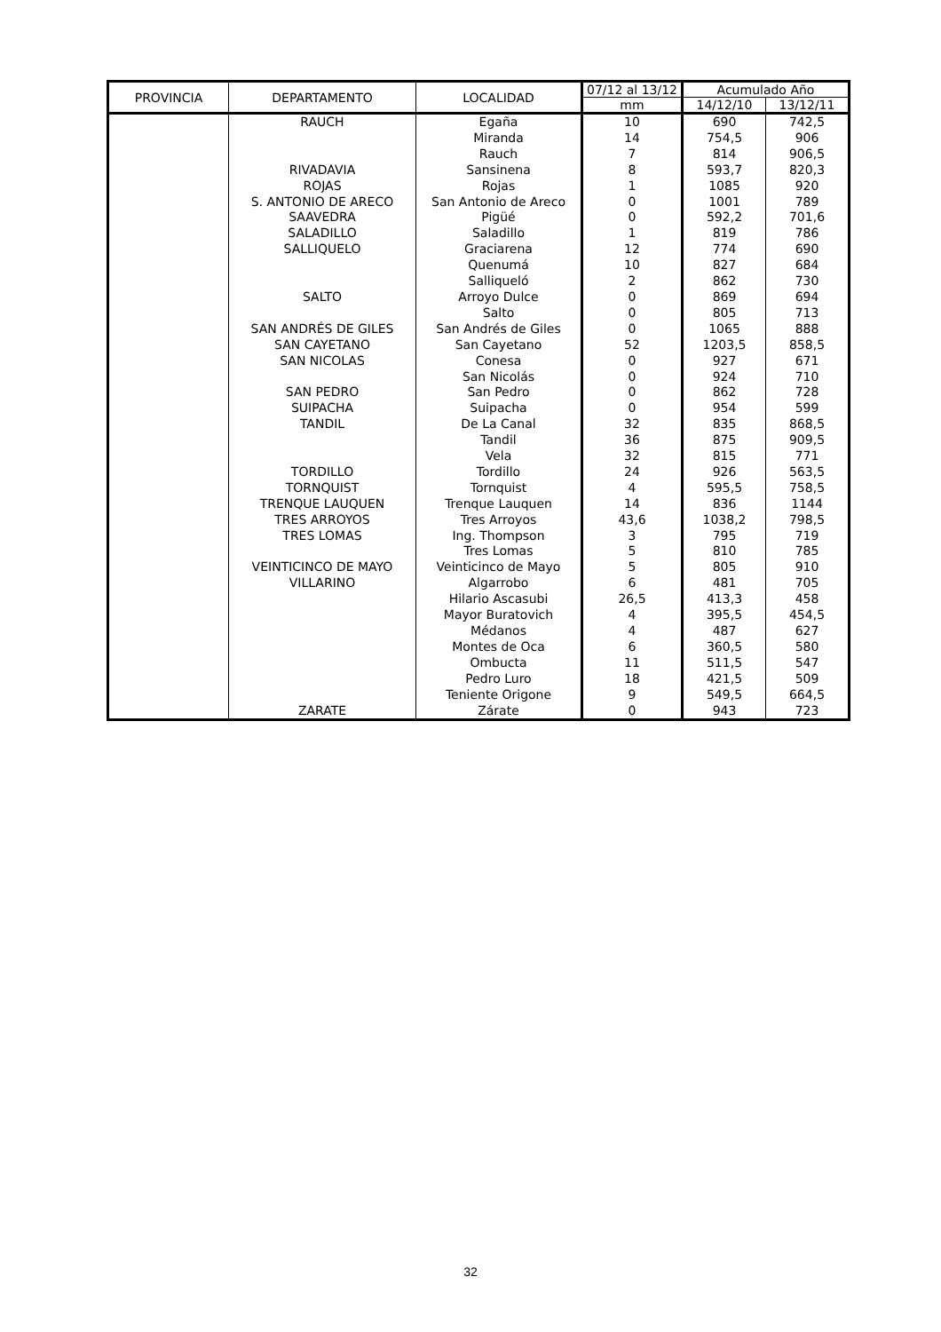| PROVINCIA | DEPARTAMENTO | LOCALIDAD | 07/12 al 13/12 | Acumulado Año | |
| --- | --- | --- | --- | --- | --- |
| | | | mm | 14/12/10 | 13/12/11 |
| | RAUCH | Egaña | 10 | 690 | 742,5 |
| | | Miranda | 14 | 754,5 | 906 |
| | | Rauch | 7 | 814 | 906,5 |
| | RIVADAVIA | Sansinena | 8 | 593,7 | 820,3 |
| | ROJAS | Rojas | 1 | 1085 | 920 |
| | S. ANTONIO DE ARECO | San Antonio de Areco | 0 | 1001 | 789 |
| | SAAVEDRA | Pigüé | 0 | 592,2 | 701,6 |
| | SALADILLO | Saladillo | 1 | 819 | 786 |
| | SALLIQUELO | Graciarena | 12 | 774 | 690 |
| | | Quenumá | 10 | 827 | 684 |
| | | Salliqueló | 2 | 862 | 730 |
| | SALTO | Arroyo Dulce | 0 | 869 | 694 |
| | | Salto | 0 | 805 | 713 |
| | SAN ANDRÉS DE GILES | San Andrés de Giles | 0 | 1065 | 888 |
| | SAN CAYETANO | San Cayetano | 52 | 1203,5 | 858,5 |
| | SAN NICOLAS | Conesa | 0 | 927 | 671 |
| | | San Nicolás | 0 | 924 | 710 |
| | SAN PEDRO | San Pedro | 0 | 862 | 728 |
| | SUIPACHA | Suipacha | 0 | 954 | 599 |
| | TANDIL | De La Canal | 32 | 835 | 868,5 |
| | | Tandil | 36 | 875 | 909,5 |
| | | Vela | 32 | 815 | 771 |
| | TORDILLO | Tordillo | 24 | 926 | 563,5 |
| | TORNQUIST | Tornquist | 4 | 595,5 | 758,5 |
| | TRENQUE LAUQUEN | Trenque Lauquen | 14 | 836 | 1144 |
| | TRES ARROYOS | Tres Arroyos | 43,6 | 1038,2 | 798,5 |
| | TRES LOMAS | Ing. Thompson | 3 | 795 | 719 |
| | | Tres Lomas | 5 | 810 | 785 |
| | VEINTICINCO DE MAYO | Veinticinco de Mayo | 5 | 805 | 910 |
| | VILLARINO | Algarrobo | 6 | 481 | 705 |
| | | Hilario Ascasubi | 26,5 | 413,3 | 458 |
| | | Mayor Buratovich | 4 | 395,5 | 454,5 |
| | | Médanos | 4 | 487 | 627 |
| | | Montes de Oca | 6 | 360,5 | 580 |
| | | Ombucta | 11 | 511,5 | 547 |
| | | Pedro Luro | 18 | 421,5 | 509 |
| | | Teniente Origone | 9 | 549,5 | 664,5 |
| | ZARATE | Zárate | 0 | 943 | 723 |
32